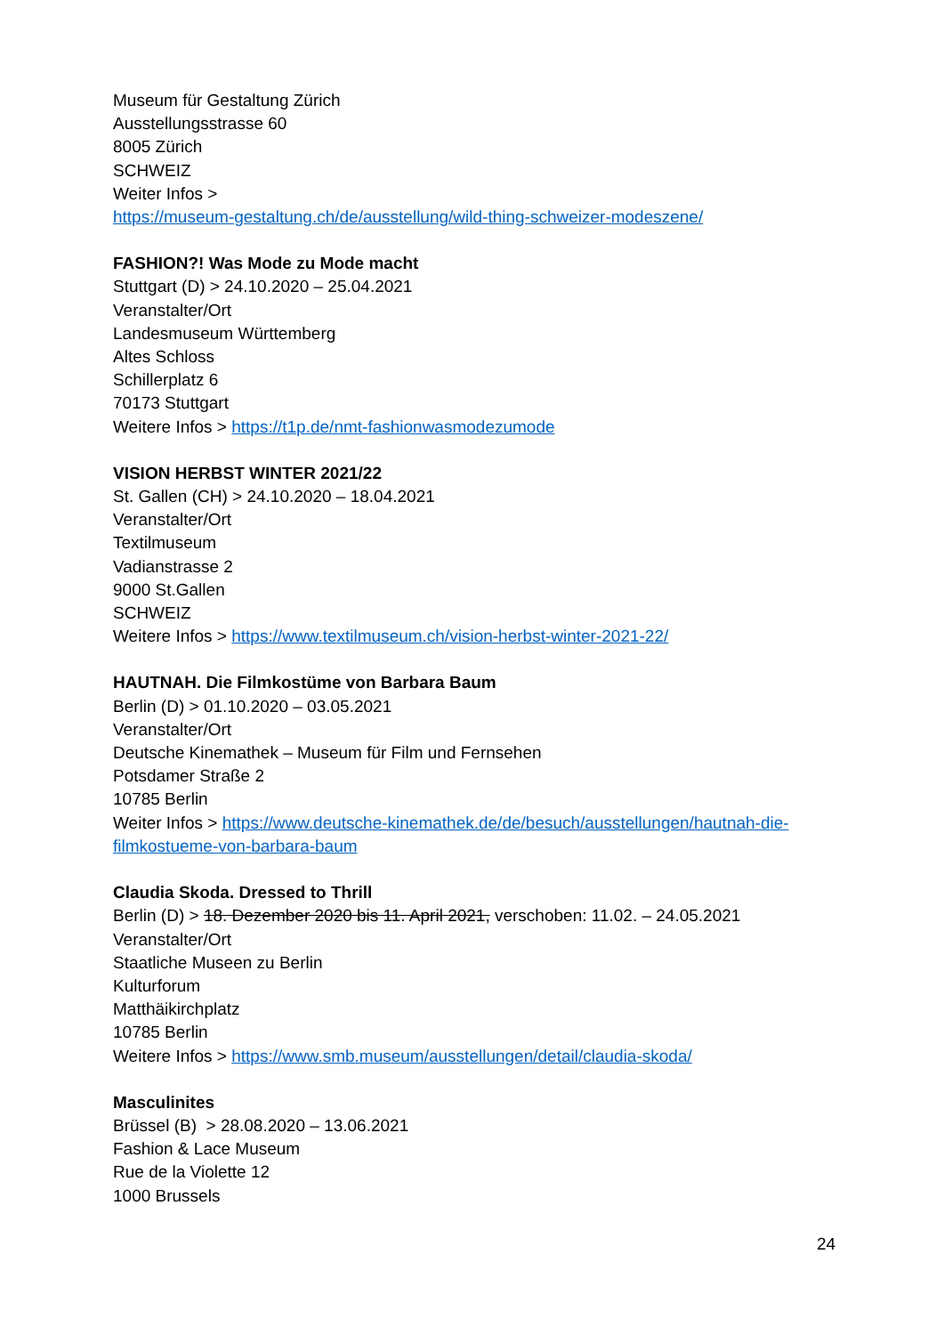Museum für Gestaltung Zürich
Ausstellungsstrasse 60
8005 Zürich
SCHWEIZ
Weiter Infos >
https://museum-gestaltung.ch/de/ausstellung/wild-thing-schweizer-modeszene/
FASHION?! Was Mode zu Mode macht
Stuttgart (D) > 24.10.2020 – 25.04.2021
Veranstalter/Ort
Landesmuseum Württemberg
Altes Schloss
Schillerplatz 6
70173 Stuttgart
Weitere Infos > https://t1p.de/nmt-fashionwasmodezumode
VISION HERBST WINTER 2021/22
St. Gallen (CH) > 24.10.2020 – 18.04.2021
Veranstalter/Ort
Textilmuseum
Vadianstrasse 2
9000 St.Gallen
SCHWEIZ
Weitere Infos > https://www.textilmuseum.ch/vision-herbst-winter-2021-22/
HAUTNAH. Die Filmkostüme von Barbara Baum
Berlin (D) > 01.10.2020 – 03.05.2021
Veranstalter/Ort
Deutsche Kinemathek – Museum für Film und Fernsehen
Potsdamer Straße 2
10785 Berlin
Weiter Infos > https://www.deutsche-kinemathek.de/de/besuch/ausstellungen/hautnah-die-filmkostueme-von-barbara-baum
Claudia Skoda. Dressed to Thrill
Berlin (D) > 18. Dezember 2020 bis 11. April 2021, verschoben: 11.02. – 24.05.2021
Veranstalter/Ort
Staatliche Museen zu Berlin
Kulturforum
Matthäikirchplatz
10785 Berlin
Weitere Infos > https://www.smb.museum/ausstellungen/detail/claudia-skoda/
Masculinites
Brüssel (B) > 28.08.2020 – 13.06.2021
Fashion & Lace Museum
Rue de la Violette 12
1000 Brussels
24